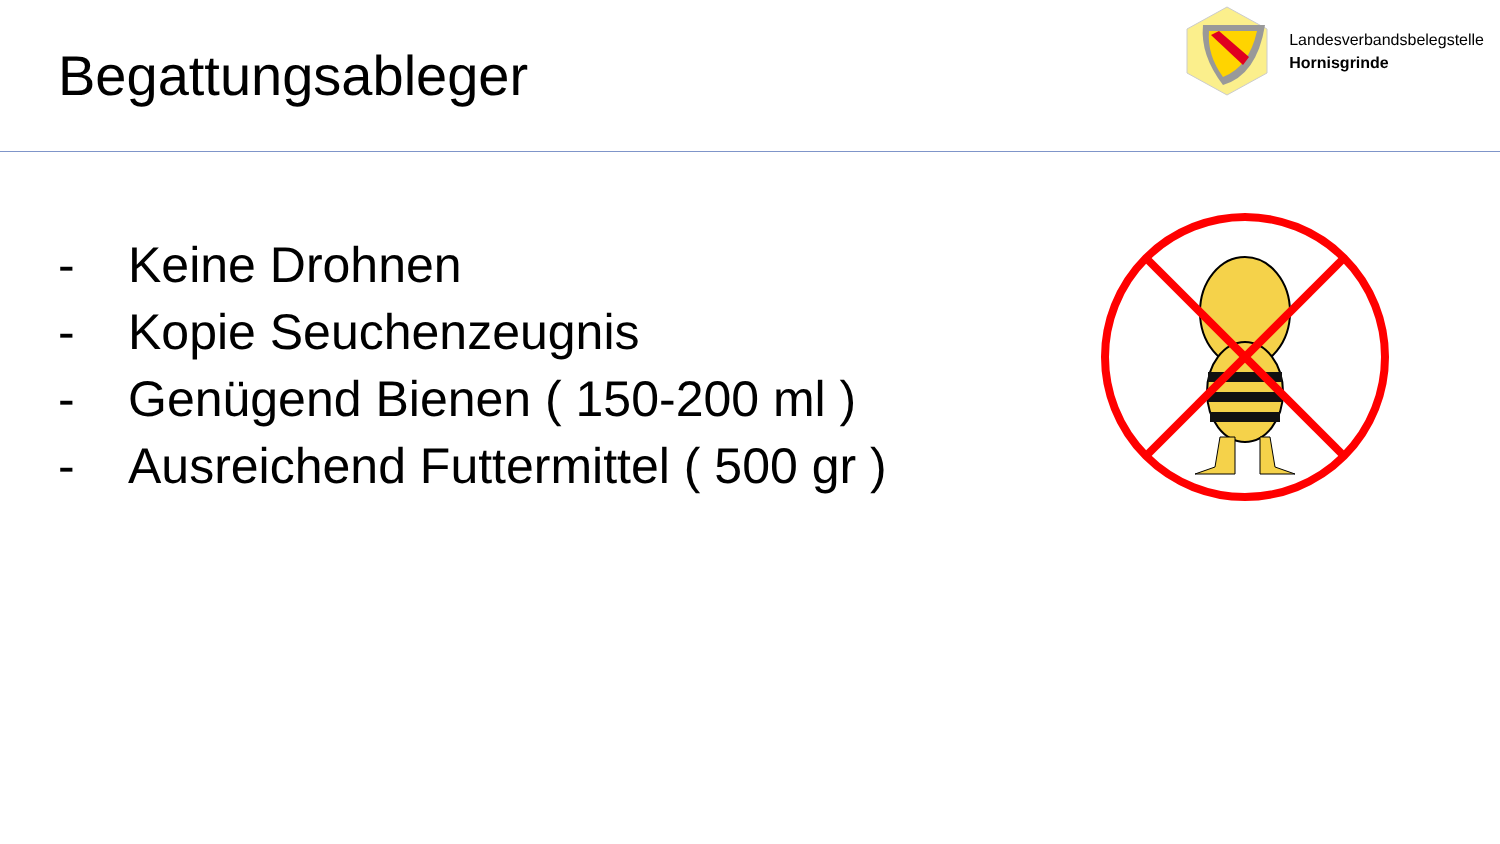Begattungsableger
Landesverbandsbelegstelle
Hornisgrinde
- Keine Drohnen
- Kopie Seuchenzeugnis
- Genügend Bienen ( 150-200 ml )
- Ausreichend Futtermittel ( 500 gr )